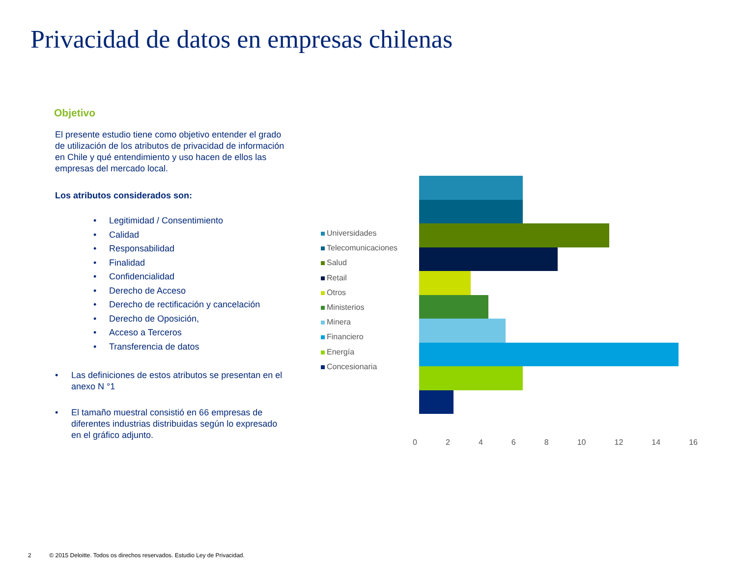Privacidad de datos en empresas chilenas
Objetivo
El presente estudio tiene como objetivo entender el grado de utilización de los atributos de privacidad de información en Chile y qué entendimiento y uso hacen de ellos las empresas del mercado local.
Los atributos considerados son:
• Legitimidad / Consentimiento
• Calidad
• Responsabilidad
• Finalidad
• Confidencialidad
• Derecho de Acceso
• Derecho de rectificación y cancelación
• Derecho de Oposición,
• Acceso a Terceros
• Transferencia de datos
• Las definiciones de estos atributos se presentan en el anexo N °1
• El tamaño muestral consistió en 66 empresas de diferentes industrias distribuidas según lo expresado en el gráfico adjunto.
Universidades
Telecomunicaciones
Salud
Retail
Otros
Ministerios
Minera
Financiero
Energía
Concesionaria
0 2 4 6 8 10 12 14 16
2 © 2015 Deloitte. Todos os direchos reservados. Estudio Ley de Privacidad.